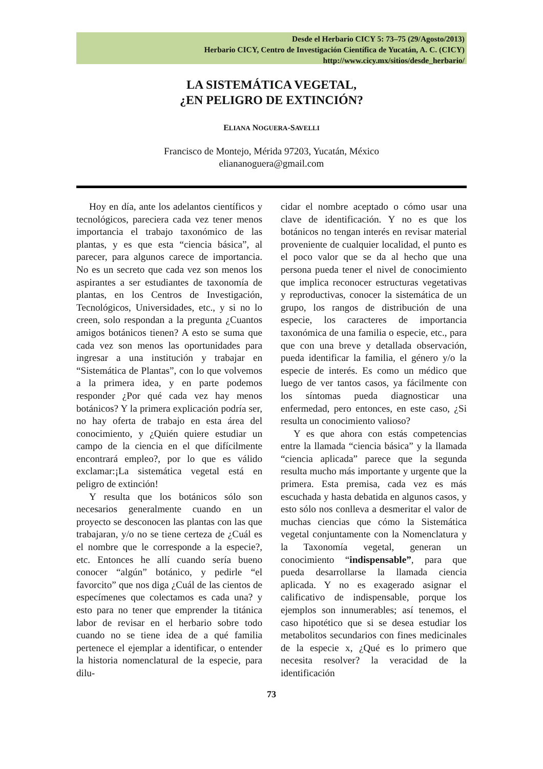Desde el Herbario CICY 5: 73–75 (29/Agosto/2013)
Herbario CICY, Centro de Investigación Científica de Yucatán, A. C. (CICY)
http://www.cicy.mx/sitios/desde_herbario/
LA SISTEMÁTICA VEGETAL,
¿EN PELIGRO DE EXTINCIÓN?
ELIANA NOGUERA-SAVELLI
Francisco de Montejo, Mérida 97203, Yucatán, México
eliananoguera@gmail.com
Hoy en día, ante los adelantos científicos y tecnológicos, pareciera cada vez tener menos importancia el trabajo taxonómico de las plantas, y es que esta “ciencia básica”, al parecer, para algunos carece de importancia. No es un secreto que cada vez son menos los aspirantes a ser estudiantes de taxonomía de plantas, en los Centros de Investigación, Tecnológicos, Universidades, etc., y si no lo creen, solo respondan a la pregunta ¿Cuantos amigos botánicos tienen? A esto se suma que cada vez son menos las oportunidades para ingresar a una institución y trabajar en “Sistemática de Plantas”, con lo que volvemos a la primera idea, y en parte podemos responder ¿Por qué cada vez hay menos botánicos? Y la primera explicación podría ser, no hay oferta de trabajo en esta área del conocimiento, y ¿Quién quiere estudiar un campo de la ciencia en el que difícilmente encontrará empleo?, por lo que es válido exclamar:¡La sistemática vegetal está en peligro de extinción!
Y resulta que los botánicos sólo son necesarios generalmente cuando en un proyecto se desconocen las plantas con las que trabajaran, y/o no se tiene certeza de ¿Cuál es el nombre que le corresponde a la especie?, etc. Entonces he allí cuando sería bueno conocer “algún” botánico, y pedirle “el favorcito” que nos diga ¿Cuál de las cientos de especímenes que colectamos es cada una? y esto para no tener que emprender la titánica labor de revisar en el herbario sobre todo cuando no se tiene idea de a qué familia pertenece el ejemplar a identificar, o entender la historia nomenclatural de la especie, para dilu-
cidar el nombre aceptado o cómo usar una clave de identificación. Y no es que los botánicos no tengan interés en revisar material proveniente de cualquier localidad, el punto es el poco valor que se da al hecho que una persona pueda tener el nivel de conocimiento que implica reconocer estructuras vegetativas y reproductivas, conocer la sistemática de un grupo, los rangos de distribución de una especie, los caracteres de importancia taxonómica de una familia o especie, etc., para que con una breve y detallada observación, pueda identificar la familia, el género y/o la especie de interés. Es como un médico que luego de ver tantos casos, ya fácilmente con los síntomas pueda diagnosticar una enfermedad, pero entonces, en este caso, ¿Si resulta un conocimiento valioso?
Y es que ahora con estás competencias entre la llamada “ciencia básica” y la llamada “ciencia aplicada” parece que la segunda resulta mucho más importante y urgente que la primera. Esta premisa, cada vez es más escuchada y hasta debatida en algunos casos, y esto sólo nos conlleva a desmeritar el valor de muchas ciencias que cómo la Sistemática vegetal conjuntamente con la Nomenclatura y la Taxonomía vegetal, generan un conocimiento “indispensable”, para que pueda desarrollarse la llamada ciencia aplicada. Y no es exagerado asignar el calificativo de indispensable, porque los ejemplos son innumerables; así tenemos, el caso hipotético que si se desea estudiar los metabolitos secundarios con fines medicinales de la especie x, ¿Qué es lo primero que necesita resolver? la veracidad de la identificación
73